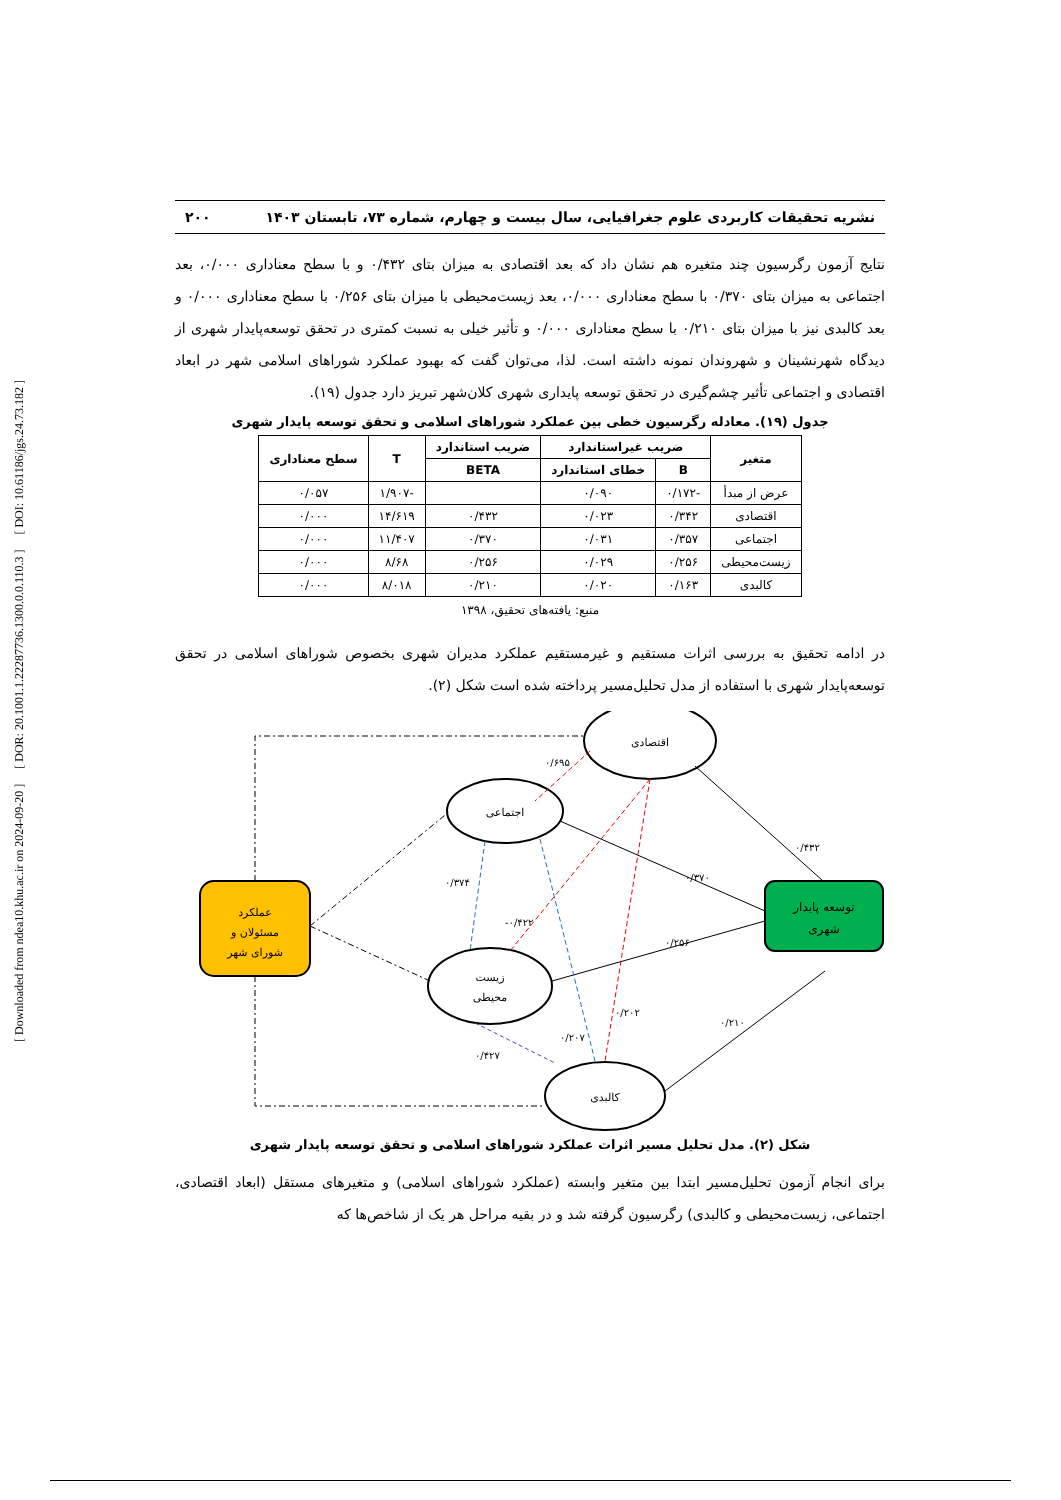[ Downloaded from ndea10.khu.ac.ir on 2024-09-20 ] [ DOR: 20.1001.1.22287736.1300.0.0.110.3 ] [ DOI: 10.61186/jgs.24.73.182 ]
نشریه تحقیقات کاربردی علوم جغرافیایی، سال بیست و چهارم، شماره ۷۳، تابستان ۱۴۰۳ ۲۰۰
نتایج آزمون رگرسیون چند متغیره هم نشان داد که بعد اقتصادی به میزان بتای ۰/۴۳۲ و با سطح معناداری ۰/۰۰۰، بعد اجتماعی به میزان بتای ۰/۳۷۰ با سطح معناداری ۰/۰۰۰، بعد زیست‌محیطی با میزان بتای ۰/۲۵۶ با سطح معناداری ۰/۰۰۰ و بعد کالبدی نیز با میزان بتای ۰/۲۱۰ با سطح معناداری ۰/۰۰۰ و تأثیر خیلی به نسبت کمتری در تحقق توسعه‌پایدار شهری از دیدگاه شهرنشینان و شهروندان نمونه داشته است. لذا، می‌توان گفت که بهبود عملکرد شوراهای اسلامی شهر در ابعاد اقتصادی و اجتماعی تأثیر چشم‌گیری در تحقق توسعه پایداری شهری کلان‌شهر تبریز دارد جدول (۱۹).
جدول (۱۹). معادله رگرسیون خطی بین عملکرد شوراهای اسلامی و تحقق توسعه پایدار شهری
| متغیر | ضریب غیراستاندارد | | ضریب استاندارد | T | سطح معناداری |
| --- | --- | --- | --- | --- | --- |
| | B | خطای استاندارد | BETA | | |
| عرض از مبدأ | -۰/۱۷۲ | ۰/۰۹۰ | | -۱/۹۰۷ | ۰/۰۵۷ |
| اقتصادی | ۰/۳۴۲ | ۰/۰۲۳ | ۰/۴۳۲ | ۱۴/۶۱۹ | ۰/۰۰۰ |
| اجتماعی | ۰/۳۵۷ | ۰/۰۳۱ | ۰/۳۷۰ | ۱۱/۴۰۷ | ۰/۰۰۰ |
| زیست‌محیطی | ۰/۲۵۶ | ۰/۰۲۹ | ۰/۲۵۶ | ۸/۶۸ | ۰/۰۰۰ |
| کالبدی | ۰/۱۶۳ | ۰/۰۲۰ | ۰/۲۱۰ | ۸/۰۱۸ | ۰/۰۰۰ |
منبع: یافته‌های تحقیق، ۱۳۹۸
در ادامه تحقیق به بررسی اثرات مستقیم و غیرمستقیم عملکرد مدیران شهری بخصوص شوراهای اسلامی در تحقق توسعه‌پایدار شهری با استفاده از مدل تحلیل‌مسیر پرداخته شده است شکل (۲).
عملکرد
مسئولان و
شورای شهر
توسعه پایدار
شهری
اقتصادی
اجتماعی
زیست
محیطی
کالبدی
۰/۶۹۵
۰/۴۳۲
۰/۳۷۰
۰/۲۵۶
۰/۳۷۴
-۰/۴۲۲
۰/۲۰۲
۰/۲۰۷
۰/۲۱۰
۰/۴۲۷
شکل (۲). مدل تحلیل مسیر اثرات عملکرد شوراهای اسلامی و تحقق توسعه پایدار شهری
برای انجام آزمون تحلیل‌مسیر ابتدا بین متغیر وابسته (عملکرد شوراهای اسلامی) و متغیرهای مستقل (ابعاد اقتصادی، اجتماعی، زیست‌محیطی و کالبدی) رگرسیون گرفته شد و در بقیه مراحل هر یک از شاخص‌ها که